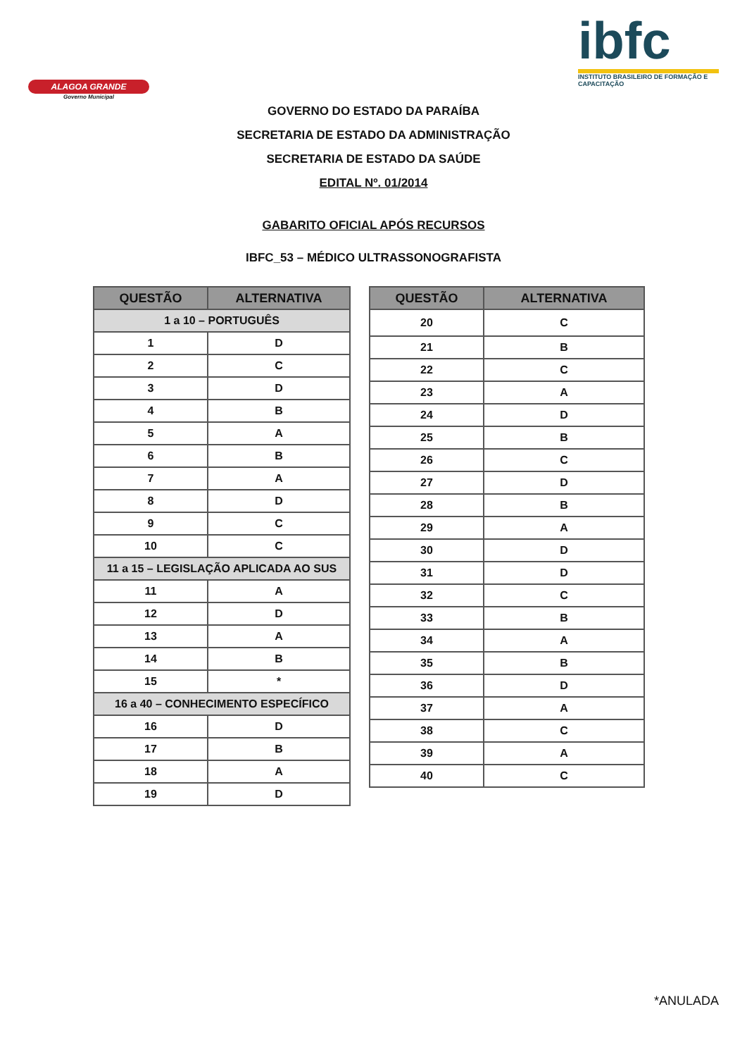ALAGOA GRANDE
Governo Municipal
ibfc
INSTITUTO BRASILEIRO DE FORMAÇÃO E CAPACITAÇÃO
GOVERNO DO ESTADO DA PARAÍBA
SECRETARIA DE ESTADO DA ADMINISTRAÇÃO
SECRETARIA DE ESTADO DA SAÚDE
EDITAL Nº. 01/2014
GABARITO OFICIAL APÓS RECURSOS
IBFC_53 – MÉDICO ULTRASSONOGRAFISTA
| QUESTÃO | ALTERNATIVA |
| --- | --- |
| 1 a 10 – PORTUGUÊS | |
| 1 | D |
| 2 | C |
| 3 | D |
| 4 | B |
| 5 | A |
| 6 | B |
| 7 | A |
| 8 | D |
| 9 | C |
| 10 | C |
| 11 a 15 – LEGISLAÇÃO APLICADA AO SUS | |
| 11 | A |
| 12 | D |
| 13 | A |
| 14 | B |
| 15 | * |
| 16 a 40 – CONHECIMENTO ESPECÍFICO | |
| 16 | D |
| 17 | B |
| 18 | A |
| 19 | D |
| QUESTÃO | ALTERNATIVA |
| --- | --- |
| 20 | C |
| 21 | B |
| 22 | C |
| 23 | A |
| 24 | D |
| 25 | B |
| 26 | C |
| 27 | D |
| 28 | B |
| 29 | A |
| 30 | D |
| 31 | D |
| 32 | C |
| 33 | B |
| 34 | A |
| 35 | B |
| 36 | D |
| 37 | A |
| 38 | C |
| 39 | A |
| 40 | C |
*ANULADA